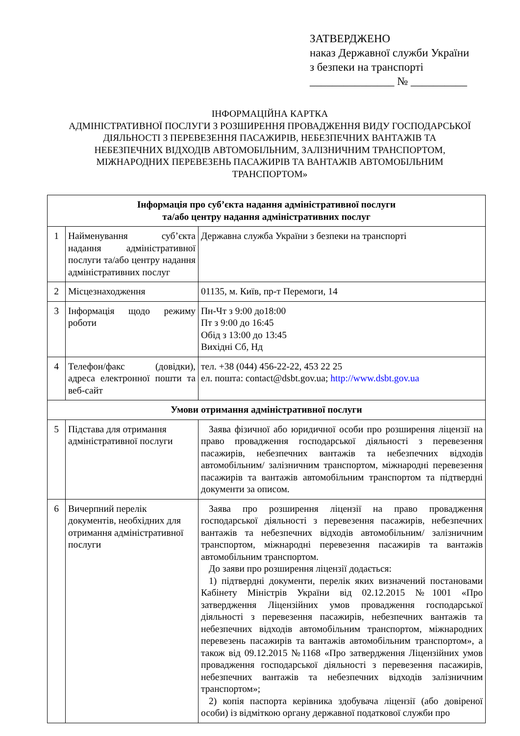ЗАТВЕРДЖЕНО
наказ Державної служби України
з безпеки на транспорті
_______________ № __________
ІНФОРМАЦІЙНА КАРТКА
АДМІНІСТРАТИВНОЇ ПОСЛУГИ З РОЗШИРЕННЯ ПРОВАДЖЕННЯ ВИДУ ГОСПОДАРСЬКОЇ ДІЯЛЬНОСТІ З ПЕРЕВЕЗЕННЯ ПАСАЖИРІВ, НЕБЕЗПЕЧНИХ ВАНТАЖІВ ТА НЕБЕЗПЕЧНИХ ВІДХОДІВ АВТОМОБІЛЬНИМ, ЗАЛІЗНИЧНИМ ТРАНСПОРТОМ, МІЖНАРОДНИХ ПЕРЕВЕЗЕНЬ ПАСАЖИРІВ ТА ВАНТАЖІВ АВТОМОБІЛЬНИМ ТРАНСПОРТОМ»
| Інформація про суб’єкта надання адміністративної послуги та/або центру надання адміністративних послуг | | |
| 1 | Найменування суб’єкта надання адміністративної послуги та/або центру надання адміністративних послуг | Державна служба України з безпеки на транспорті |
| 2 | Місцезнаходження | 01135, м. Київ, пр-т Перемоги, 14 |
| 3 | Інформація щодо режиму роботи | Пн-Чт з 9:00 до18:00 Пт з 9:00 до 16:45 Обід з 13:00 до 13:45 Вихідні Сб, Нд |
| 4 | Телефон/факс (довідки), адреса електронної пошти та веб-сайт | тел. +38 (044) 456-22-22, 453 22 25 ел. пошта: contact@dsbt.gov.ua; http://www.dsbt.gov.ua |
| Умови отримання адміністративної послуги | | |
| 5 | Підстава для отримання адміністративної послуги | Заява фізичної або юридичної особи про розширення ліцензії на право провадження господарської діяльності з перевезення пасажирів, небезпечних вантажів та небезпечних відходів автомобільним/ залізничним транспортом, міжнародні перевезення пасажирів та вантажів автомобільним транспортом та підтвердні документи за описом. |
| 6 | Вичерпний перелік документів, необхідних для отримання адміністративної послуги | Заява про розширення ліцензії на право провадження господарської діяльності з перевезення пасажирів, небезпечних вантажів та небезпечних відходів автомобільним/ залізничним транспортом, міжнародні перевезення пасажирів та вантажів автомобільним транспортом. До заяви про розширення ліцензії додається: 1) підтвердні документи, перелік яких визначений постановами Кабінету Міністрів України від 02.12.2015 №1001 «Про затвердження Ліцензійних умов провадження господарської діяльності з перевезення пасажирів, небезпечних вантажів та небезпечних відходів автомобільним транспортом, міжнародних перевезень пасажирів та вантажів автомобільним транспортом», а також від 09.12.2015 №1168 «Про затвердження Ліцензійних умов провадження господарської діяльності з перевезення пасажирів, небезпечних вантажів та небезпечних відходів залізничним транспортом»; 2) копія паспорта керівника здобувача ліцензії (або довіреної особи) із відміткою органу державної податкової служби про |